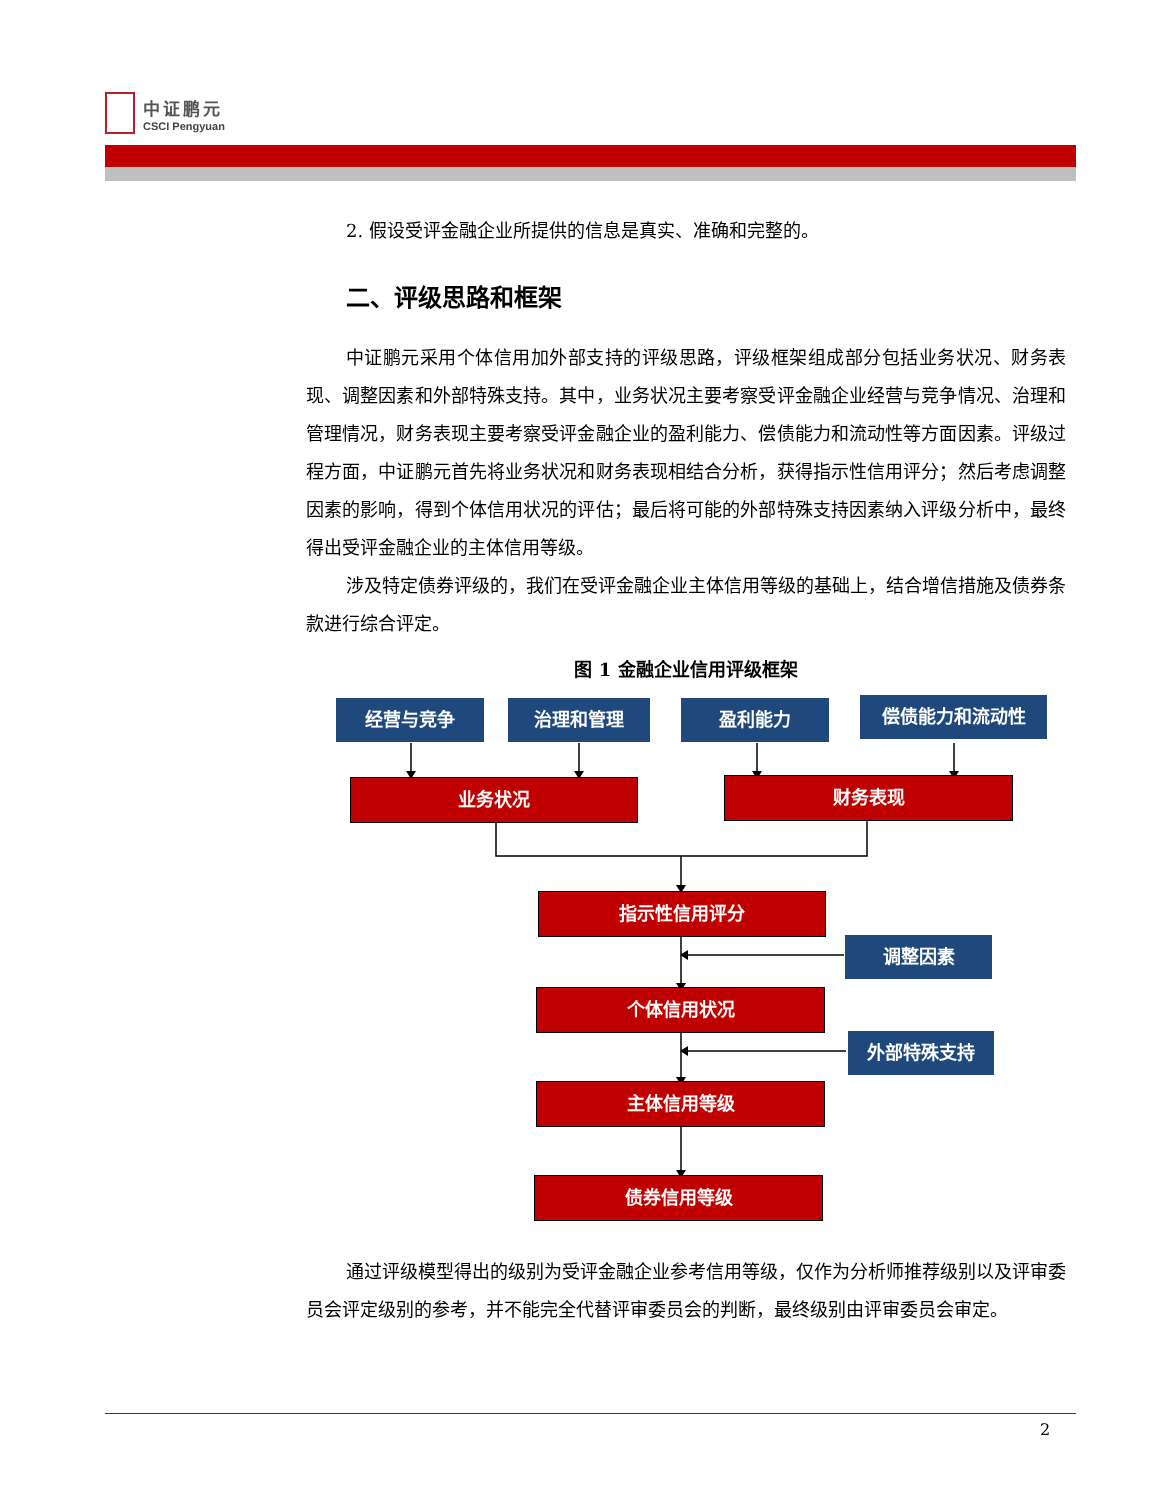中证鹏元
CSCI Pengyuan
2. 假设受评金融企业所提供的信息是真实、准确和完整的。
二、评级思路和框架
中证鹏元采用个体信用加外部支持的评级思路，评级框架组成部分包括业务状况、财务表现、调整因素和外部特殊支持。其中，业务状况主要考察受评金融企业经营与竞争情况、治理和管理情况，财务表现主要考察受评金融企业的盈利能力、偿债能力和流动性等方面因素。评级过程方面，中证鹏元首先将业务状况和财务表现相结合分析，获得指示性信用评分；然后考虑调整因素的影响，得到个体信用状况的评估；最后将可能的外部特殊支持因素纳入评级分析中，最终得出受评金融企业的主体信用等级。
涉及特定债券评级的，我们在受评金融企业主体信用等级的基础上，结合增信措施及债券条款进行综合评定。
图 1 金融企业信用评级框架
经营与竞争 治理和管理 盈利能力 偿债能力和流动性
业务状况 财务表现
指示性信用评分
调整因素
个体信用状况
外部特殊支持
主体信用等级
债券信用等级
通过评级模型得出的级别为受评金融企业参考信用等级，仅作为分析师推荐级别以及评审委员会评定级别的参考，并不能完全代替评审委员会的判断，最终级别由评审委员会审定。
2